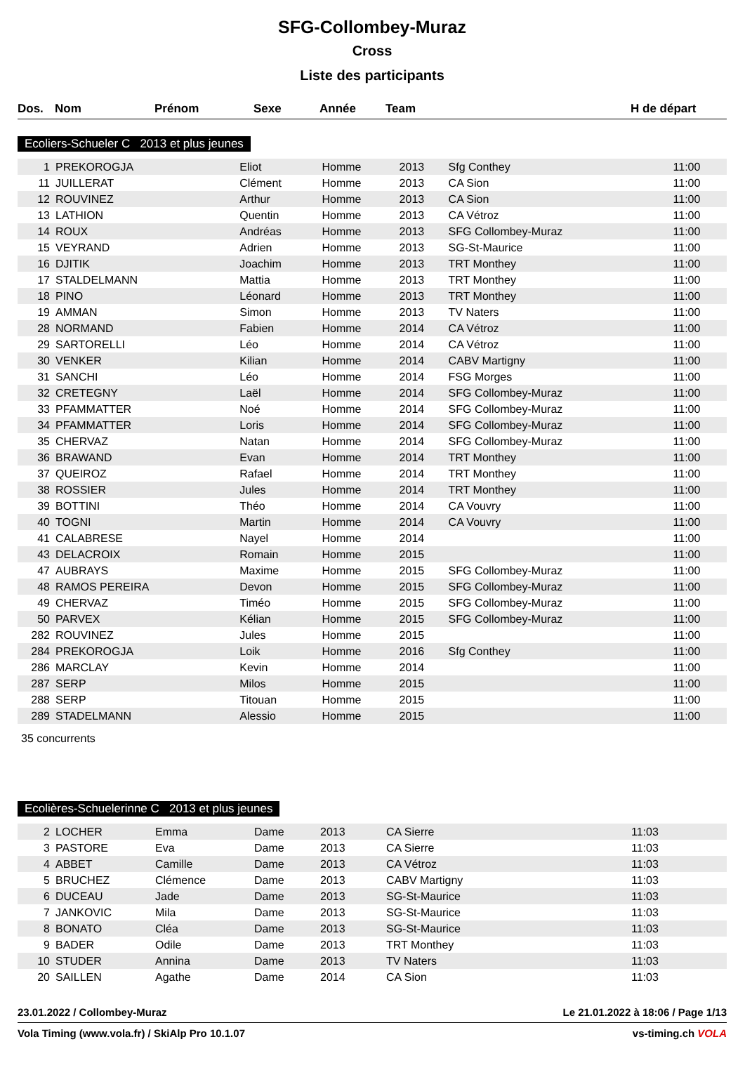SFG-Collombey-Muraz
Cross
Liste des participants
| Dos. | Nom | Prénom | Sexe | Année | Team | H de départ |
| --- | --- | --- | --- | --- | --- | --- |
Ecoliers-Schueler C 2013 et plus jeunes
| 1 | PREKOROGJA | Eliot | Homme | 2013 | Sfg Conthey | 11:00 |
| 11 | JUILLERAT | Clément | Homme | 2013 | CA Sion | 11:00 |
| 12 | ROUVINEZ | Arthur | Homme | 2013 | CA Sion | 11:00 |
| 13 | LATHION | Quentin | Homme | 2013 | CA Vétroz | 11:00 |
| 14 | ROUX | Andréas | Homme | 2013 | SFG Collombey-Muraz | 11:00 |
| 15 | VEYRAND | Adrien | Homme | 2013 | SG-St-Maurice | 11:00 |
| 16 | DJITIK | Joachim | Homme | 2013 | TRT Monthey | 11:00 |
| 17 | STALDELMANN | Mattia | Homme | 2013 | TRT Monthey | 11:00 |
| 18 | PINO | Léonard | Homme | 2013 | TRT Monthey | 11:00 |
| 19 | AMMAN | Simon | Homme | 2013 | TV Naters | 11:00 |
| 28 | NORMAND | Fabien | Homme | 2014 | CA Vétroz | 11:00 |
| 29 | SARTORELLI | Léo | Homme | 2014 | CA Vétroz | 11:00 |
| 30 | VENKER | Kilian | Homme | 2014 | CABV Martigny | 11:00 |
| 31 | SANCHI | Léo | Homme | 2014 | FSG Morges | 11:00 |
| 32 | CRETEGNY | Laël | Homme | 2014 | SFG Collombey-Muraz | 11:00 |
| 33 | PFAMMATTER | Noé | Homme | 2014 | SFG Collombey-Muraz | 11:00 |
| 34 | PFAMMATTER | Loris | Homme | 2014 | SFG Collombey-Muraz | 11:00 |
| 35 | CHERVAZ | Natan | Homme | 2014 | SFG Collombey-Muraz | 11:00 |
| 36 | BRAWAND | Evan | Homme | 2014 | TRT Monthey | 11:00 |
| 37 | QUEIROZ | Rafael | Homme | 2014 | TRT Monthey | 11:00 |
| 38 | ROSSIER | Jules | Homme | 2014 | TRT Monthey | 11:00 |
| 39 | BOTTINI | Théo | Homme | 2014 | CA Vouvry | 11:00 |
| 40 | TOGNI | Martin | Homme | 2014 | CA Vouvry | 11:00 |
| 41 | CALABRESE | Nayel | Homme | 2014 | | 11:00 |
| 43 | DELACROIX | Romain | Homme | 2015 | | 11:00 |
| 47 | AUBRAYS | Maxime | Homme | 2015 | SFG Collombey-Muraz | 11:00 |
| 48 | RAMOS PEREIRA | Devon | Homme | 2015 | SFG Collombey-Muraz | 11:00 |
| 49 | CHERVAZ | Timéo | Homme | 2015 | SFG Collombey-Muraz | 11:00 |
| 50 | PARVEX | Kélian | Homme | 2015 | SFG Collombey-Muraz | 11:00 |
| 282 | ROUVINEZ | Jules | Homme | 2015 | | 11:00 |
| 284 | PREKOROGJA | Loik | Homme | 2016 | Sfg Conthey | 11:00 |
| 286 | MARCLAY | Kevin | Homme | 2014 | | 11:00 |
| 287 | SERP | Milos | Homme | 2015 | | 11:00 |
| 288 | SERP | Titouan | Homme | 2015 | | 11:00 |
| 289 | STADELMANN | Alessio | Homme | 2015 | | 11:00 |
35 concurrents
Ecolières-Schuelerinne C 2013 et plus jeunes
| 2 | LOCHER | Emma | Dame | 2013 | CA Sierre | 11:03 |
| 3 | PASTORE | Eva | Dame | 2013 | CA Sierre | 11:03 |
| 4 | ABBET | Camille | Dame | 2013 | CA Vétroz | 11:03 |
| 5 | BRUCHEZ | Clémence | Dame | 2013 | CABV Martigny | 11:03 |
| 6 | DUCEAU | Jade | Dame | 2013 | SG-St-Maurice | 11:03 |
| 7 | JANKOVIC | Mila | Dame | 2013 | SG-St-Maurice | 11:03 |
| 8 | BONATO | Cléa | Dame | 2013 | SG-St-Maurice | 11:03 |
| 9 | BADER | Odile | Dame | 2013 | TRT Monthey | 11:03 |
| 10 | STUDER | Annina | Dame | 2013 | TV Naters | 11:03 |
| 20 | SAILLEN | Agathe | Dame | 2014 | CA Sion | 11:03 |
23.01.2022 / Collombey-Muraz Le 21.01.2022 à 18:06 / Page 1/13
Vola Timing (www.vola.fr) / SkiAlp Pro 10.1.07 vs-timing.ch VOLA